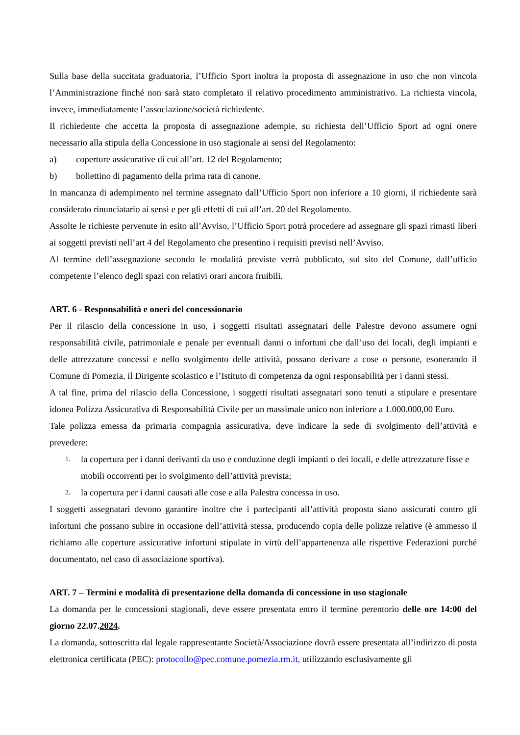Sulla base della succitata graduatoria, l’Ufficio Sport inoltra la proposta di assegnazione in uso che non vincola l’Amministrazione finché non sarà stato completato il relativo procedimento amministrativo. La richiesta vincola, invece, immediatamente l’associazione/società richiedente.
Il richiedente che accetta la proposta di assegnazione adempie, su richiesta dell’Ufficio Sport ad ogni onere necessario alla stipula della Concessione in uso stagionale ai sensi del Regolamento:
a) coperture assicurative di cui all’art. 12 del Regolamento;
b) bollettino di pagamento della prima rata di canone.
In mancanza di adempimento nel termine assegnato dall’Ufficio Sport non inferiore a 10 giorni, il richiedente sarà considerato rinunciatario ai sensi e per gli effetti di cui all’art. 20 del Regolamento.
Assolte le richieste pervenute in esito all’Avviso, l’Ufficio Sport potrà procedere ad assegnare gli spazi rimasti liberi ai soggetti previsti nell’art 4 del Regolamento che presentino i requisiti previsti nell’Avviso.
Al termine dell’assegnazione secondo le modalità previste verrà pubblicato, sul sito del Comune, dall’ufficio competente l’elenco degli spazi con relativi orari ancora fruibili.
ART. 6 - Responsabilità e oneri del concessionario
Per il rilascio della concessione in uso, i soggetti risultati assegnatari delle Palestre devono assumere ogni responsabilità civile, patrimoniale e penale per eventuali danni o infortuni che dall’uso dei locali, degli impianti e delle attrezzature concessi e nello svolgimento delle attività, possano derivare a cose o persone, esonerando il Comune di Pomezia, il Dirigente scolastico e l’Istituto di competenza da ogni responsabilità per i danni stessi.
A tal fine, prima del rilascio della Concessione, i soggetti risultati assegnatari sono tenuti a stipulare e presentare idonea Polizza Assicurativa di Responsabilità Civile per un massimale unico non inferiore a 1.000.000,00 Euro.
Tale polizza emessa da primaria compagnia assicurativa, deve indicare la sede di svolgimento dell’attività e prevedere:
1. la copertura per i danni derivanti da uso e conduzione degli impianti o dei locali, e delle attrezzature fisse e mobili occorrenti per lo svolgimento dell’attività prevista;
2. la copertura per i danni causati alle cose e alla Palestra concessa in uso.
I soggetti assegnatari devono garantire inoltre che i partecipanti all’attività proposta siano assicurati contro gli infortuni che possano subire in occasione dell’attività stessa, producendo copia delle polizze relative (è ammesso il richiamo alle coperture assicurative infortuni stipulate in virtù dell’appartenenza alle rispettive Federazioni purché documentato, nel caso di associazione sportiva).
ART. 7 – Termini e modalità di presentazione della domanda di concessione in uso stagionale
La domanda per le concessioni stagionali, deve essere presentata entro il termine perentorio delle ore 14:00 del giorno 22.07.2024.
La domanda, sottoscritta dal legale rappresentante Società/Associazione dovrà essere presentata all’indirizzo di posta elettronica certificata (PEC): protocollo@pec.comune.pomezia.rm.it, utilizzando esclusivamente gli